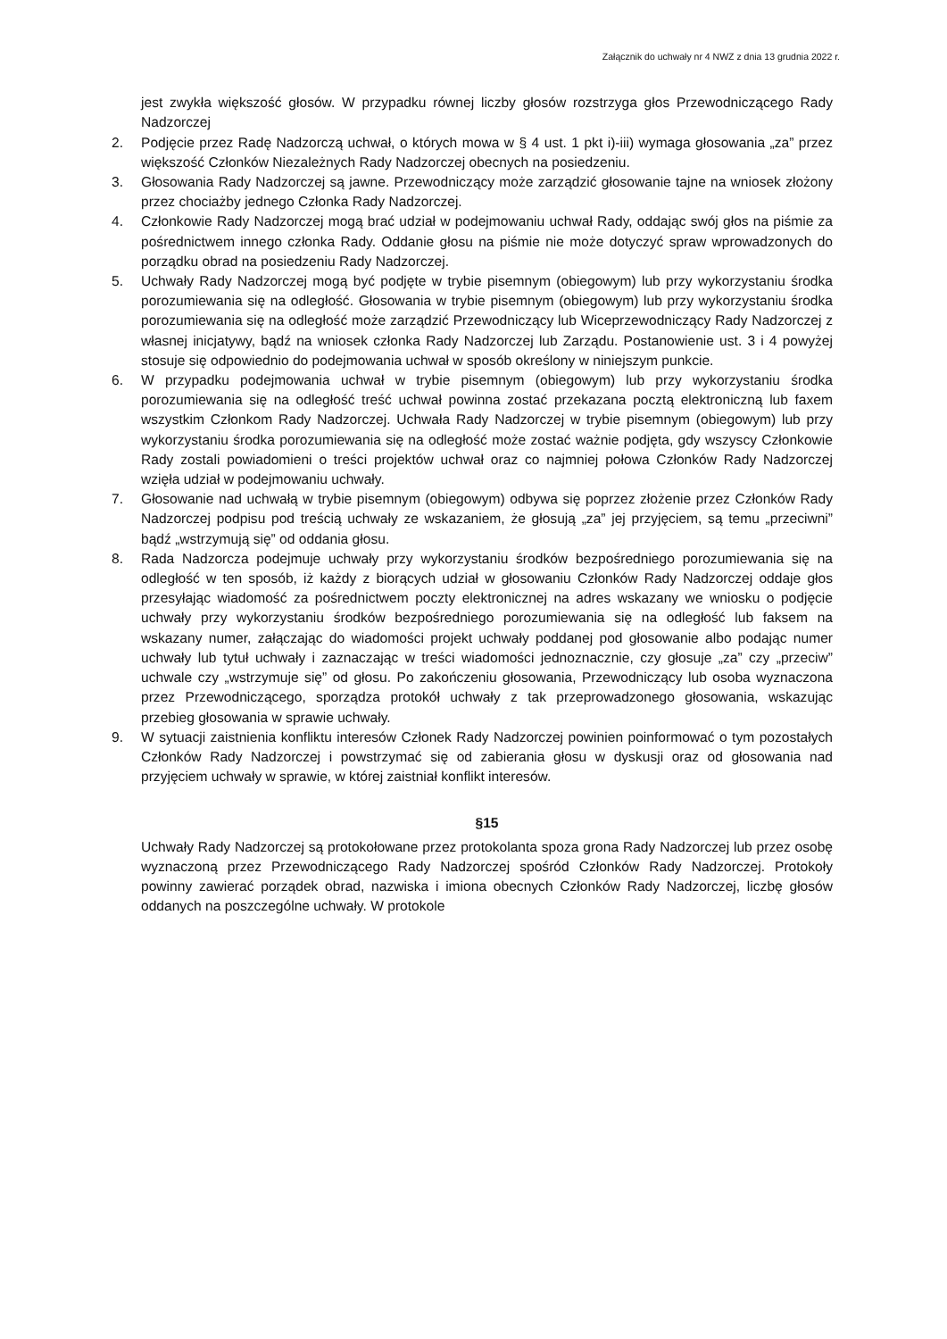Załącznik do uchwały nr 4 NWZ z dnia 13 grudnia 2022 r.
jest zwykła większość głosów. W przypadku równej liczby głosów rozstrzyga głos Przewodniczącego Rady Nadzorczej
2. Podjęcie przez Radę Nadzorczą uchwał, o których mowa w § 4 ust. 1 pkt i)-iii) wymaga głosowania „za” przez większość Członków Niezależnych Rady Nadzorczej obecnych na posiedzeniu.
3. Głosowania Rady Nadzorczej są jawne. Przewodniczący może zarządzić głosowanie tajne na wniosek złożony przez chociażby jednego Członka Rady Nadzorczej.
4. Członkowie Rady Nadzorczej mogą brać udział w podejmowaniu uchwał Rady, oddając swój głos na piśmie za pośrednictwem innego członka Rady. Oddanie głosu na piśmie nie może dotyczyć spraw wprowadzonych do porządku obrad na posiedzeniu Rady Nadzorczej.
5. Uchwały Rady Nadzorczej mogą być podjęte w trybie pisemnym (obiegowym) lub przy wykorzystaniu środka porozumiewania się na odległość. Głosowania w trybie pisemnym (obiegowym) lub przy wykorzystaniu środka porozumiewania się na odległość może zarządzić Przewodniczący lub Wiceprzewodniczący Rady Nadzorczej z własnej inicjatywy, bądź na wniosek członka Rady Nadzorczej lub Zarządu. Postanowienie ust. 3 i 4 powyżej stosuje się odpowiednio do podejmowania uchwał w sposób określony w niniejszym punkcie.
6. W przypadku podejmowania uchwał w trybie pisemnym (obiegowym) lub przy wykorzystaniu środka porozumiewania się na odległość treść uchwał powinna zostać przekazana pocztą elektroniczną lub faxem wszystkim Członkom Rady Nadzorczej. Uchwała Rady Nadzorczej w trybie pisemnym (obiegowym) lub przy wykorzystaniu środka porozumiewania się na odległość może zostać ważnie podjęta, gdy wszyscy Członkowie Rady zostali powiadomieni o treści projektów uchwał oraz co najmniej połowa Członków Rady Nadzorczej wzięła udział w podejmowaniu uchwały.
7. Głosowanie nad uchwałą w trybie pisemnym (obiegowym) odbywa się poprzez złożenie przez Członków Rady Nadzorczej podpisu pod treścią uchwały ze wskazaniem, że głosują „za” jej przyjęciem, są temu „przeciwni” bądź „wstrzymują się” od oddania głosu.
8. Rada Nadzorcza podejmuje uchwały przy wykorzystaniu środków bezpośredniego porozumiewania się na odległość w ten sposób, iż każdy z biorących udział w głosowaniu Członków Rady Nadzorczej oddaje głos przesyłając wiadomość za pośrednictwem poczty elektronicznej na adres wskazany we wniosku o podjęcie uchwały przy wykorzystaniu środków bezpośredniego porozumiewania się na odległość lub faksem na wskazany numer, załączając do wiadomości projekt uchwały poddanej pod głosowanie albo podając numer uchwały lub tytuł uchwały i zaznaczając w treści wiadomości jednoznacznie, czy głosuje „za” czy „przeciw” uchwale czy „wstrzymuje się” od głosu. Po zakończeniu głosowania, Przewodniczący lub osoba wyznaczona przez Przewodniczącego, sporządza protokół uchwały z tak przeprowadzonego głosowania, wskazując przebieg głosowania w sprawie uchwały.
9. W sytuacji zaistnienia konfliktu interesów Członek Rady Nadzorczej powinien poinformować o tym pozostałych Członków Rady Nadzorczej i powstrzymać się od zabierania głosu w dyskusji oraz od głosowania nad przyjęciem uchwały w sprawie, w której zaistniał konflikt interesów.
§15
Uchwały Rady Nadzorczej są protokołowane przez protokolanta spoza grona Rady Nadzorczej lub przez osobę wyznaczoną przez Przewodniczącego Rady Nadzorczej spośród Członków Rady Nadzorczej. Protokoły powinny zawierać porządek obrad, nazwiska i imiona obecnych Członków Rady Nadzorczej, liczbę głosów oddanych na poszczególne uchwały. W protokole